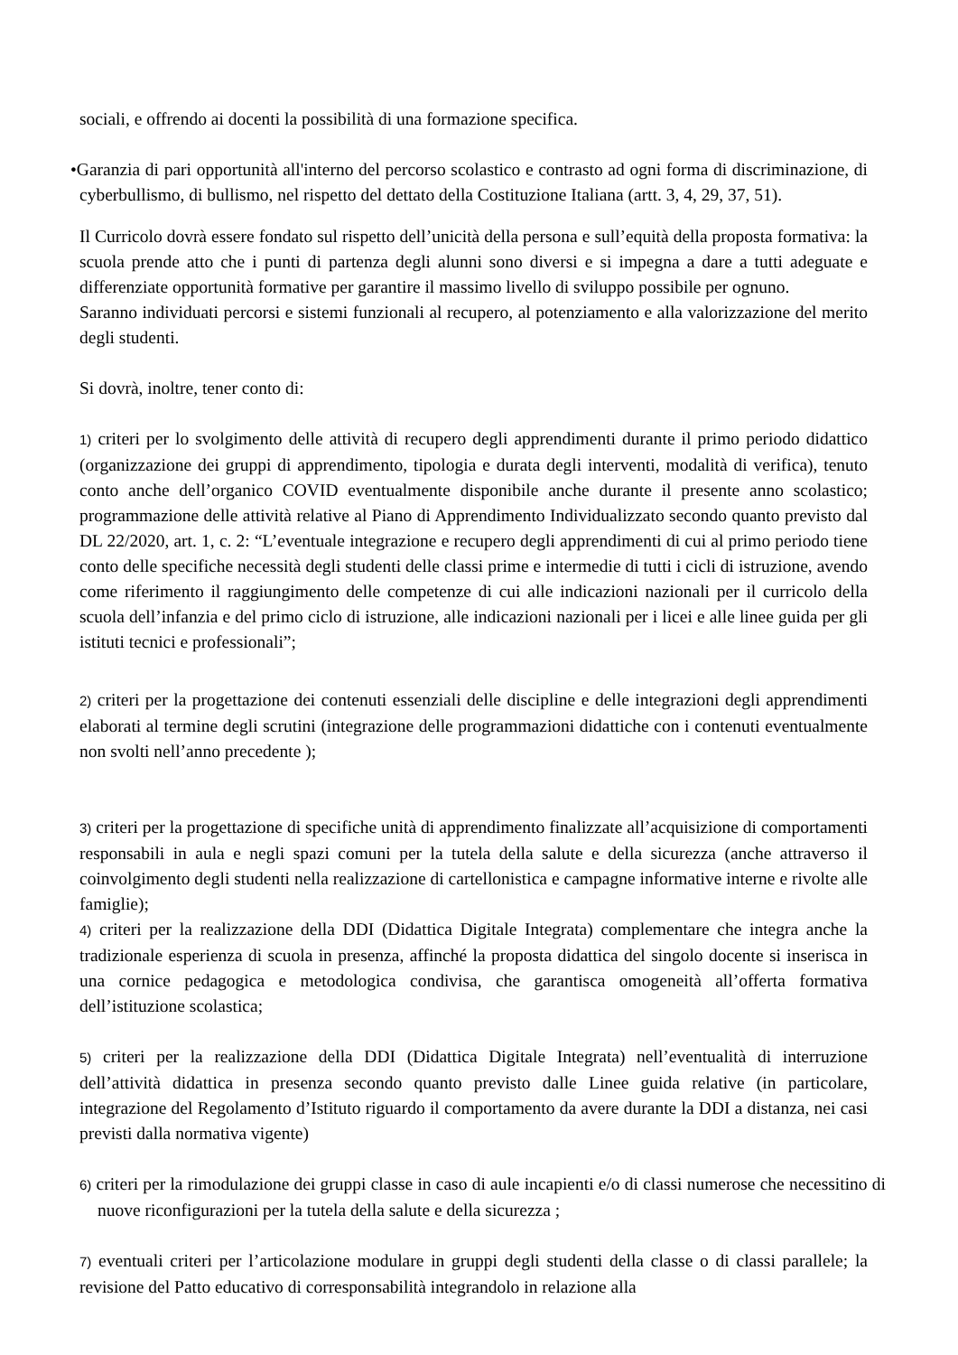sociali, e offrendo ai docenti la possibilità di una formazione specifica.
•Garanzia di pari opportunità all'interno del percorso scolastico e contrasto ad ogni forma di discriminazione, di cyberbullismo, di bullismo, nel rispetto del dettato della Costituzione Italiana (artt. 3, 4, 29, 37, 51).
Il Curricolo dovrà essere fondato sul rispetto dell’unicità della persona e sull’equità della proposta formativa: la scuola prende atto che i punti di partenza degli alunni sono diversi e si impegna a dare a tutti adeguate e differenziate opportunità formative per garantire il massimo livello di sviluppo possibile per ognuno.
Saranno individuati percorsi e sistemi funzionali al recupero, al potenziamento e alla valorizzazione del merito degli studenti.
Si dovrà, inoltre, tener conto di:
1) criteri per lo svolgimento delle attività di recupero degli apprendimenti durante il primo periodo didattico (organizzazione dei gruppi di apprendimento, tipologia e durata degli interventi, modalità di verifica), tenuto conto anche dell’organico COVID eventualmente disponibile anche durante il presente anno scolastico; programmazione delle attività relative al Piano di Apprendimento Individualizzato secondo quanto previsto dal DL 22/2020, art. 1, c. 2: “L’eventuale integrazione e recupero degli apprendimenti di cui al primo periodo tiene conto delle specifiche necessità degli studenti delle classi prime e intermedie di tutti i cicli di istruzione, avendo come riferimento il raggiungimento delle competenze di cui alle indicazioni nazionali per il curricolo della scuola dell’infanzia e del primo ciclo di istruzione, alle indicazioni nazionali per i licei e alle linee guida per gli istituti tecnici e professionali”;
2) criteri per la progettazione dei contenuti essenziali delle discipline e delle integrazioni degli apprendimenti elaborati al termine degli scrutini (integrazione delle programmazioni didattiche con i contenuti eventualmente non svolti nell’anno precedente );
3) criteri per la progettazione di specifiche unità di apprendimento finalizzate all’acquisizione di comportamenti responsabili in aula e negli spazi comuni per la tutela della salute e della sicurezza (anche attraverso il coinvolgimento degli studenti nella realizzazione di cartellonistica e campagne informative interne e rivolte alle famiglie);
4) criteri per la realizzazione della DDI (Didattica Digitale Integrata) complementare che integra anche la tradizionale esperienza di scuola in presenza, affinché la proposta didattica del singolo docente si inserisca in una cornice pedagogica e metodologica condivisa, che garantisca omogeneità all’offerta formativa dell’istituzione scolastica;
5) criteri per la realizzazione della DDI (Didattica Digitale Integrata) nell’eventualità di interruzione dell’attività didattica in presenza secondo quanto previsto dalle Linee guida relative (in particolare, integrazione del Regolamento d’Istituto riguardo il comportamento da avere durante la DDI a distanza, nei casi previsti dalla normativa vigente)
6) criteri per la rimodulazione dei gruppi classe in caso di aule incapienti e/o di classi numerose che necessitino di nuove riconfigurazioni per la tutela della salute e della sicurezza ;
7) eventuali criteri per l’articolazione modulare in gruppi degli studenti della classe o di classi parallele; la revisione del Patto educativo di corresponsabilità integrandolo in relazione alla